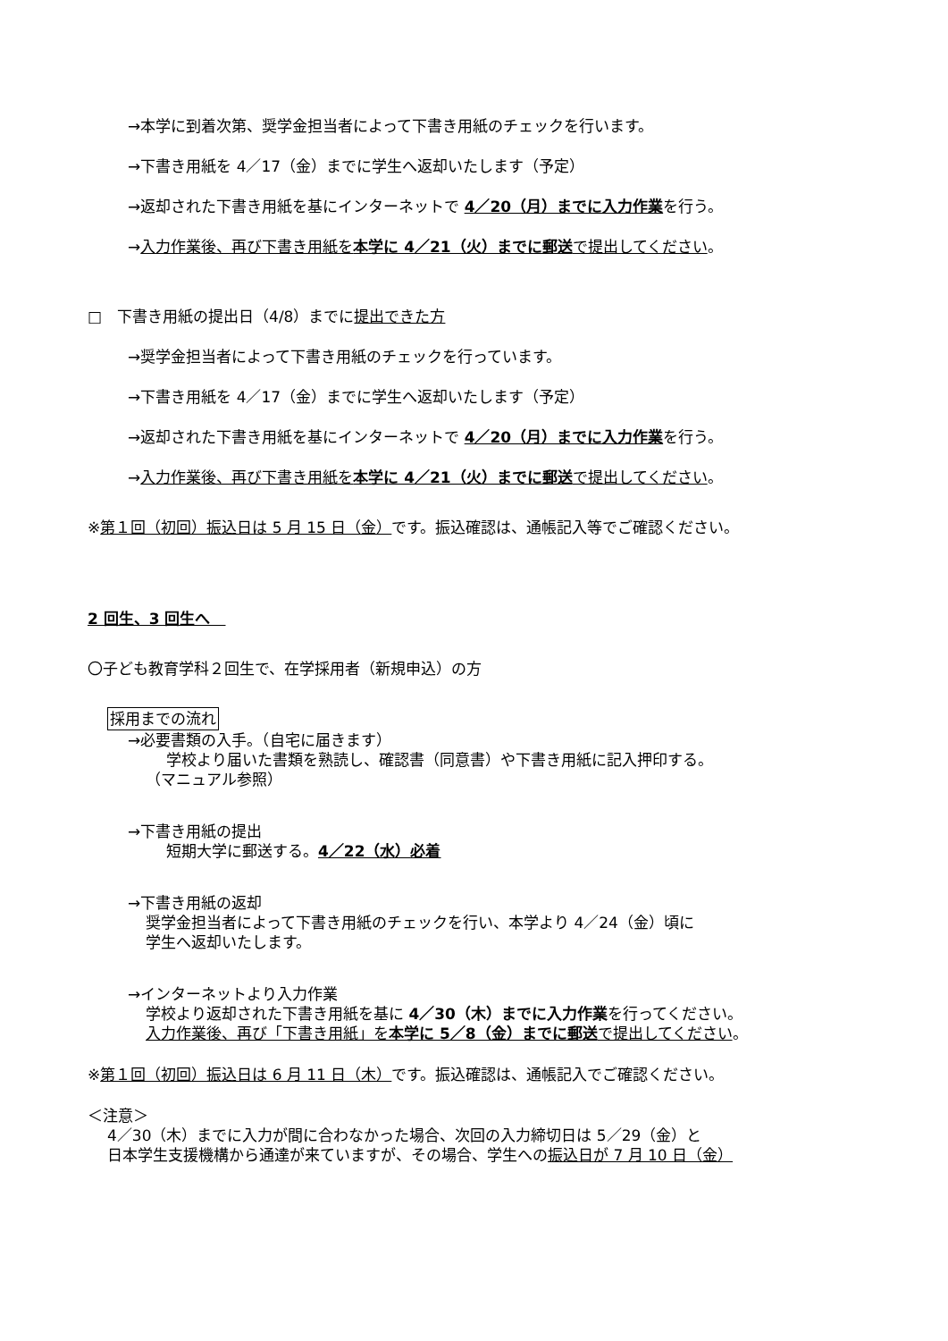→本学に到着次第、奨学金担当者によって下書き用紙のチェックを行います。
→下書き用紙を 4／17（金）までに学生へ返却いたします（予定）
→返却された下書き用紙を基にインターネットで 4／20（月）までに入力作業を行う。
→入力作業後、再び下書き用紙を本学に 4／21（火）までに郵送で提出してください。
□　下書き用紙の提出日（4/8）までに提出できた方
→奨学金担当者によって下書き用紙のチェックを行っています。
→下書き用紙を 4／17（金）までに学生へ返却いたします（予定）
→返却された下書き用紙を基にインターネットで 4／20（月）までに入力作業を行う。
→入力作業後、再び下書き用紙を本学に 4／21（火）までに郵送で提出してください。
※第１回（初回）振込日は 5 月 15 日（金）です。振込確認は、通帳記入等でご確認ください。
2 回生、3 回生へ　
〇子ども教育学科２回生で、在学採用者（新規申込）の方
採用までの流れ
→必要書類の入手。（自宅に届きます）
学校より届いた書類を熟読し、確認書（同意書）や下書き用紙に記入押印する。
（マニュアル参照）
→下書き用紙の提出
短期大学に郵送する。4／22（水）必着
→下書き用紙の返却
奨学金担当者によって下書き用紙のチェックを行い、本学より 4／24（金）頃に
学生へ返却いたします。
→インターネットより入力作業
学校より返却された下書き用紙を基に 4／30（木）までに入力作業を行ってください。
入力作業後、再び「下書き用紙」を本学に 5／8（金）までに郵送で提出してください。
※第１回（初回）振込日は 6 月 11 日（木）です。振込確認は、通帳記入でご確認ください。
＜注意＞
4／30（木）までに入力が間に合わなかった場合、次回の入力締切日は 5／29（金）と
日本学生支援機構から通達が来ていますが、その場合、学生への振込日が 7 月 10 日（金）